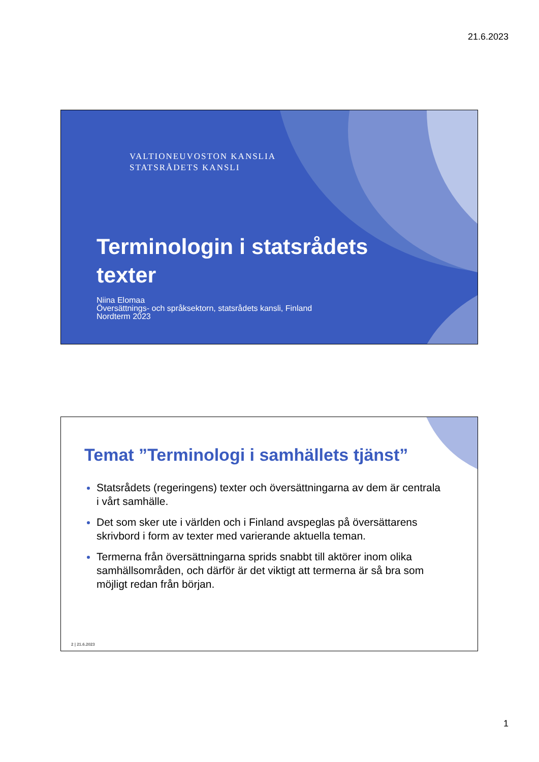21.6.2023
VALTIONEUVOSTON KANSLIA
STATSRÅDETS KANSLI
Terminologin i statsrådets
texter
Niina Elomaa
Översättnings- och språksektorn, statsrådets kansli, Finland
Nordterm 2023
Temat ”Terminologi i samhällets tjänst”
Statsrådets (regeringens) texter och översättningarna av dem är centrala i vårt samhälle.
Det som sker ute i världen och i Finland avspeglas på översättarens skrivbord i form av texter med varierande aktuella teman.
Termerna från översättningarna sprids snabbt till aktörer inom olika samhällsområden, och därför är det viktigt att termerna är så bra som möjligt redan från början.
2 | 21.6.2023
1